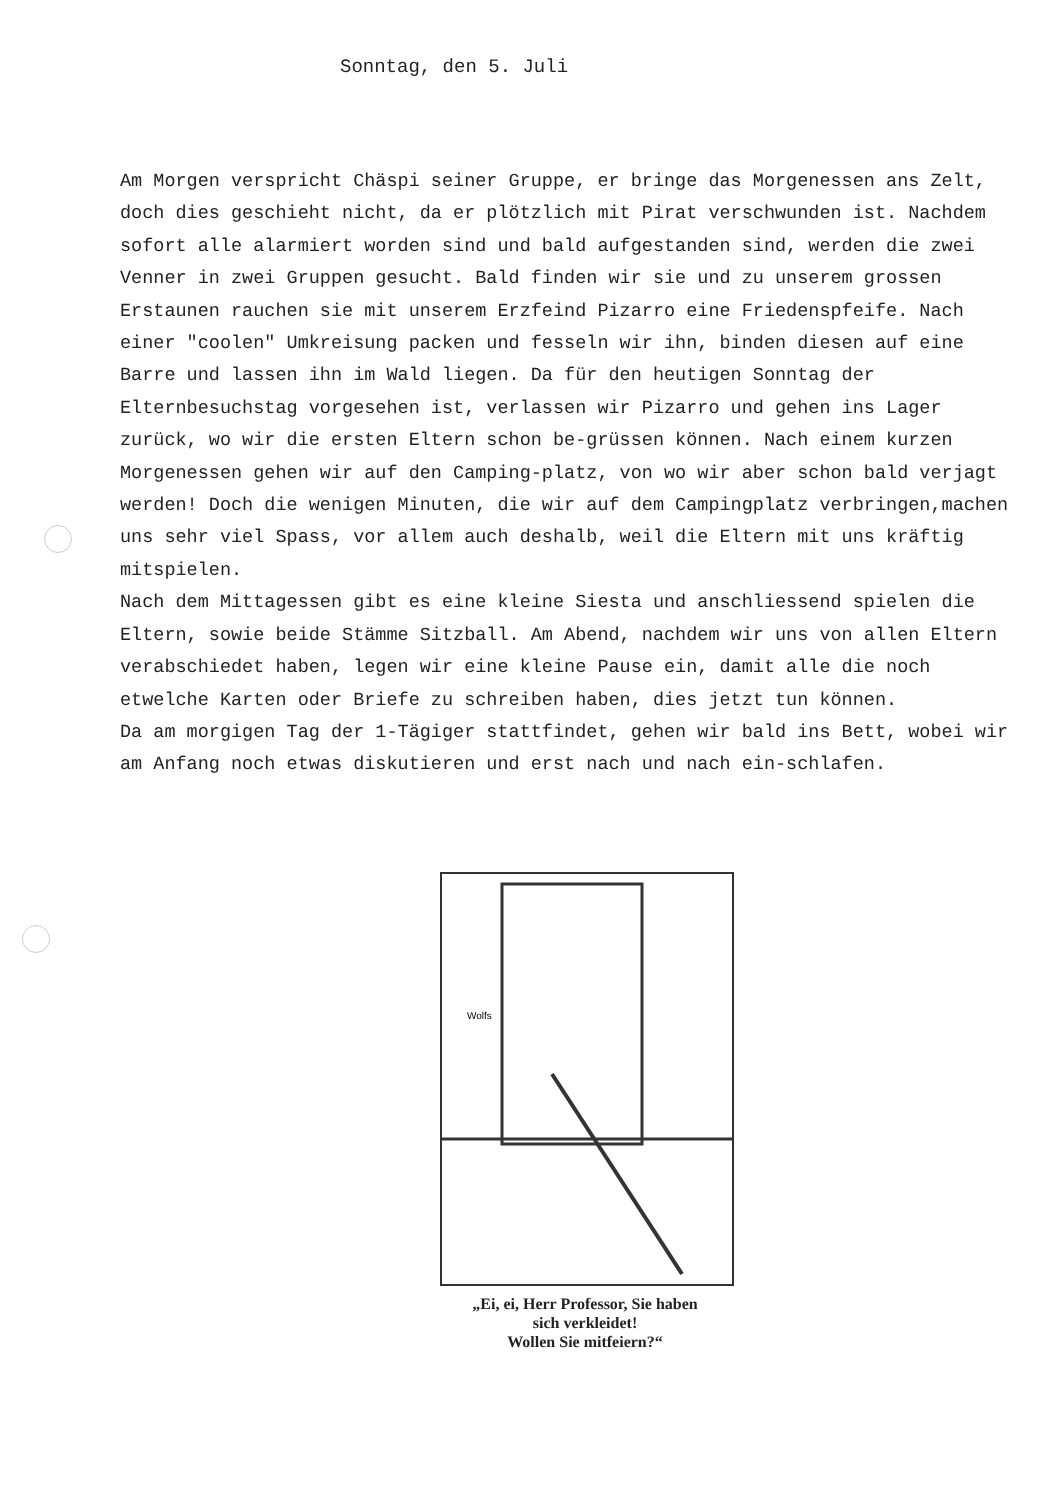Sonntag, den 5. Juli
Am Morgen verspricht Chäspi seiner Gruppe, er bringe das Morgenessen ans Zelt, doch dies geschieht nicht, da er plötzlich mit Pirat verschwunden ist. Nachdem sofort alle alarmiert worden sind und bald aufgestanden sind, werden die zwei Venner in zwei Gruppen gesucht. Bald finden wir sie und zu unserem grossen Erstaunen rauchen sie mit unserem Erzfeind Pizarro eine Friedenspfeife. Nach einer "coolen" Umkreisung packen und fesseln wir ihn, binden diesen auf eine Barre und lassen ihn im Wald liegen. Da für den heutigen Sonntag der Elternbesuchstag vorgesehen ist, verlassen wir Pizarro und gehen ins Lager zurück, wo wir die ersten Eltern schon be-grüssen können. Nach einem kurzen Morgenessen gehen wir auf den Camping-platz, von wo wir aber schon bald verjagt werden! Doch die wenigen Minuten, die wir auf dem Campingplatz verbringen,machen uns sehr viel Spass, vor allem auch deshalb, weil die Eltern mit uns kräftig mitspielen.
Nach dem Mittagessen gibt es eine kleine Siesta und anschliessend spielen die Eltern, sowie beide Stämme Sitzball. Am Abend, nachdem wir uns von allen Eltern verabschiedet haben, legen wir eine kleine Pause ein, damit alle die noch etwelche Karten oder Briefe zu schreiben haben, dies jetzt tun können.
Da am morgigen Tag der 1-Tägiger stattfindet, gehen wir bald ins Bett, wobei wir am Anfang noch etwas diskutieren und erst nach und nach ein-schlafen.
Wolfs
„Ei, ei, Herr Professor, Sie haben
sich verkleidet!
Wollen Sie mitfeiern?“